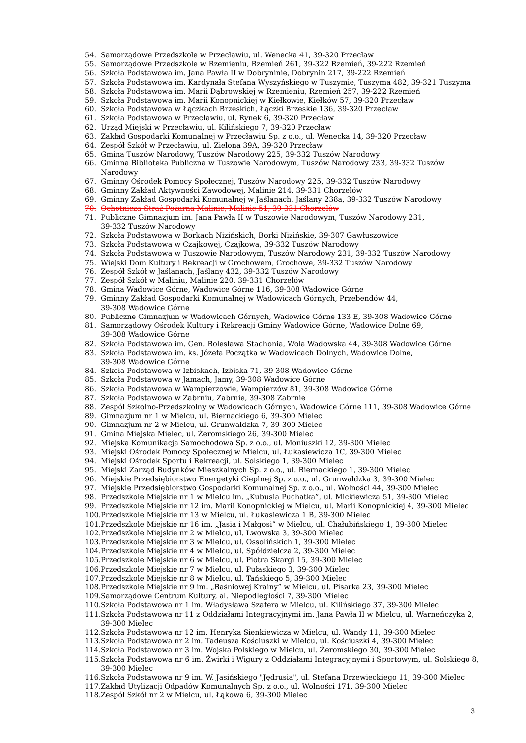54. Samorządowe Przedszkole w Przecławiu, ul. Wenecka 41, 39-320 Przecław
55. Samorządowe Przedszkole w Rzemieniu, Rzemień 261, 39-322 Rzemień, 39-222 Rzemień
56. Szkoła Podstawowa im. Jana Pawła II w Dobryninie, Dobrynin 217, 39-222 Rzemień
57. Szkoła Podstawowa im. Kardynała Stefana Wyszyńskiego w Tuszymie, Tuszyma 482, 39-321 Tuszyma
58. Szkoła Podstawowa im. Marii Dąbrowskiej w Rzemieniu, Rzemień 257, 39-222 Rzemień
59. Szkoła Podstawowa im. Marii Konopnickiej w Kiełkowie, Kiełków 57, 39-320 Przecław
60. Szkoła Podstawowa w Łączkach Brzeskich, Łączki Brzeskie 136, 39-320 Przecław
61. Szkoła Podstawowa w Przecławiu, ul. Rynek 6, 39-320 Przecław
62. Urząd Miejski w Przecławiu, ul. Kilińskiego 7, 39-320 Przecław
63. Zakład Gospodarki Komunalnej w Przecławiu Sp. z o.o., ul. Wenecka 14, 39-320 Przecław
64. Zespół Szkół w Przecławiu, ul. Zielona 39A, 39-320 Przecław
65. Gmina Tuszów Narodowy, Tuszów Narodowy 225, 39-332 Tuszów Narodowy
66. Gminna Biblioteka Publiczna w Tuszowie Narodowym, Tuszów Narodowy 233, 39-332 Tuszów Narodowy
67. Gminny Ośrodek Pomocy Społecznej, Tuszów Narodowy 225, 39-332 Tuszów Narodowy
68. Gminny Zakład Aktywności Zawodowej, Malinie 214, 39-331 Chorzelów
69. Gminny Zakład Gospodarki Komunalnej w Jaślanach, Jaślany 238a, 39-332 Tuszów Narodowy
70. Ochotnicza Straż Pożarna Malinie, Malinie 51, 39-331 Chorzelów
71. Publiczne Gimnazjum im. Jana Pawła II w Tuszowie Narodowym, Tuszów Narodowy 231,
39-332 Tuszów Narodowy
72. Szkoła Podstawowa w Borkach Nizińskich, Borki Nizińskie, 39-307 Gawłuszowice
73. Szkoła Podstawowa w Czajkowej, Czajkowa, 39-332 Tuszów Narodowy
74. Szkoła Podstawowa w Tuszowie Narodowym, Tuszów Narodowy 231, 39-332 Tuszów Narodowy
75. Wiejski Dom Kultury i Rekreacji w Grochowem, Grochowe, 39-332 Tuszów Narodowy
76. Zespół Szkół w Jaślanach, Jaślany 432, 39-332 Tuszów Narodowy
77. Zespół Szkół w Maliniu, Malinie 220, 39-331 Chorzelów
78. Gmina Wadowice Górne, Wadowice Górne 116, 39-308 Wadowice Górne
79. Gminny Zakład Gospodarki Komunalnej w Wadowicach Górnych, Przebendów 44,
39-308 Wadowice Górne
80. Publiczne Gimnazjum w Wadowicach Górnych, Wadowice Górne 133 E, 39-308 Wadowice Górne
81. Samorządowy Ośrodek Kultury i Rekreacji Gminy Wadowice Górne, Wadowice Dolne 69,
39-308 Wadowice Górne
82. Szkoła Podstawowa im. Gen. Bolesława Stachonia, Wola Wadowska 44, 39-308 Wadowice Górne
83. Szkoła Podstawowa im. ks. Józefa Początka w Wadowicach Dolnych, Wadowice Dolne,
39-308 Wadowice Górne
84. Szkoła Podstawowa w Izbiskach, Izbiska 71, 39-308 Wadowice Górne
85. Szkoła Podstawowa w Jamach, Jamy, 39-308 Wadowice Górne
86. Szkoła Podstawowa w Wampierzowie, Wampierzów 81, 39-308 Wadowice Górne
87. Szkoła Podstawowa w Zabrniu, Zabrnie, 39-308 Zabrnie
88. Zespół Szkolno-Przedszkolny w Wadowicach Górnych, Wadowice Górne 111, 39-308 Wadowice Górne
89. Gimnazjum nr 1 w Mielcu, ul. Biernackiego 6, 39-300 Mielec
90. Gimnazjum nr 2 w Mielcu, ul. Grunwaldzka 7, 39-300 Mielec
91. Gmina Miejska Mielec, ul. Żeromskiego 26, 39-300 Mielec
92. Miejska Komunikacja Samochodowa Sp. z o.o., ul. Moniuszki 12, 39-300 Mielec
93. Miejski Ośrodek Pomocy Społecznej w Mielcu, ul. Łukasiewicza 1C, 39-300 Mielec
94. Miejski Ośrodek Sportu i Rekreacji, ul. Solskiego 1, 39-300 Mielec
95. Miejski Zarząd Budynków Mieszkalnych Sp. z o.o., ul. Biernackiego 1, 39-300 Mielec
96. Miejskie Przedsiębiorstwo Energetyki Cieplnej Sp. z o.o., ul. Grunwaldzka 3, 39-300 Mielec
97. Miejskie Przedsiębiorstwo Gospodarki Komunalnej Sp. z o.o., ul. Wolności 44, 39-300 Mielec
98. Przedszkole Miejskie nr 1 w Mielcu im. „Kubusia Puchatka”, ul. Mickiewicza 51, 39-300 Mielec
99. Przedszkole Miejskie nr 12 im. Marii Konopnickiej w Mielcu, ul. Marii Konopnickiej 4, 39-300 Mielec
100. Przedszkole Miejskie nr 13 w Mielcu, ul. Łukasiewicza 1 B, 39-300 Mielec
101. Przedszkole Miejskie nr 16 im. „Jasia i Małgosi” w Mielcu, ul. Chałubińskiego 1, 39-300 Mielec
102. Przedszkole Miejskie nr 2 w Mielcu, ul. Lwowska 3, 39-300 Mielec
103. Przedszkole Miejskie nr 3 w Mielcu, ul. Ossolińskich 1, 39-300 Mielec
104. Przedszkole Miejskie nr 4 w Mielcu, ul. Spółdzielcza 2, 39-300 Mielec
105. Przedszkole Miejskie nr 6 w Mielcu, ul. Piotra Skargi 15, 39-300 Mielec
106. Przedszkole Miejskie nr 7 w Mielcu, ul. Pułaskiego 3, 39-300 Mielec
107. Przedszkole Miejskie nr 8 w Mielcu, ul. Tańskiego 5, 39-300 Mielec
108. Przedszkole Miejskie nr 9 im. „Baśniowej Krainy” w Mielcu, ul. Pisarka 23, 39-300 Mielec
109. Samorządowe Centrum Kultury, al. Niepodległości 7, 39-300 Mielec
110. Szkoła Podstawowa nr 1 im. Władysława Szafera w Mielcu, ul. Kilińskiego 37, 39-300 Mielec
111. Szkoła Podstawowa nr 11 z Oddziałami Integracyjnymi im. Jana Pawła II w Mielcu, ul. Warneńczyka 2,
39-300 Mielec
112. Szkoła Podstawowa nr 12 im. Henryka Sienkiewicza w Mielcu, ul. Wandy 11, 39-300 Mielec
113. Szkoła Podstawowa nr 2 im. Tadeusza Kościuszki w Mielcu, ul. Kościuszki 4, 39-300 Mielec
114. Szkoła Podstawowa nr 3 im. Wojska Polskiego w Mielcu, ul. Żeromskiego 30, 39-300 Mielec
115. Szkoła Podstawowa nr 6 im. Żwirki i Wigury z Oddziałami Integracyjnymi i Sportowym, ul. Solskiego 8, 39-300 Mielec
116. Szkoła Podstawowa nr 9 im. W. Jasińskiego "Jędrusia", ul. Stefana Drzewieckiego 11, 39-300 Mielec
117. Zakład Utylizacji Odpadów Komunalnych Sp. z o.o., ul. Wolności 171, 39-300 Mielec
118. Zespół Szkół nr 2 w Mielcu, ul. Łąkowa 6, 39-300 Mielec
3